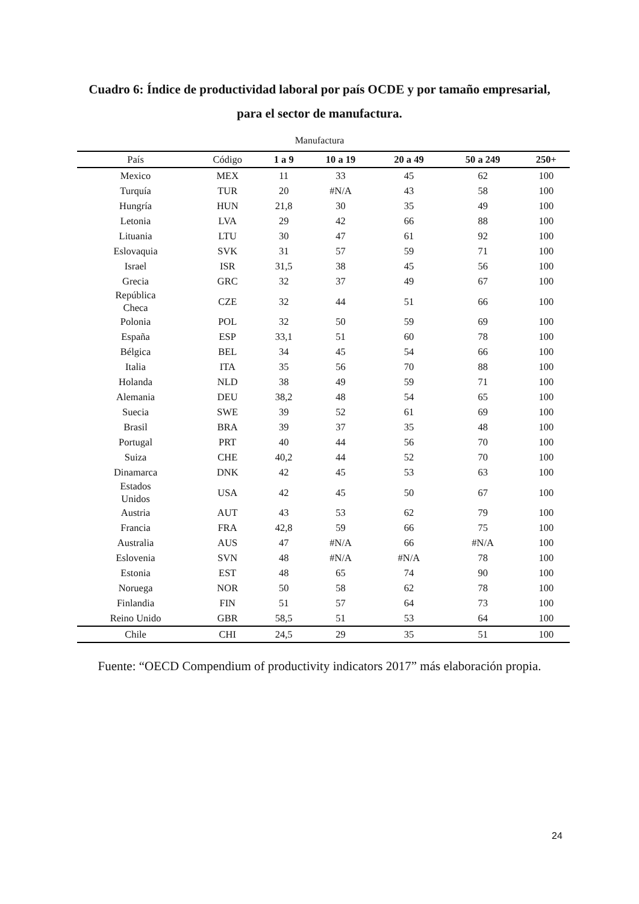Cuadro 6: Índice de productividad laboral por país OCDE y por tamaño empresarial,
para el sector de manufactura.
Manufactura
| País | Código | 1 a 9 | 10 a 19 | 20 a 49 | 50 a 249 | 250+ |
| --- | --- | --- | --- | --- | --- | --- |
| Mexico | MEX | 11 | 33 | 45 | 62 | 100 |
| Turquía | TUR | 20 | #N/A | 43 | 58 | 100 |
| Hungría | HUN | 21,8 | 30 | 35 | 49 | 100 |
| Letonia | LVA | 29 | 42 | 66 | 88 | 100 |
| Lituania | LTU | 30 | 47 | 61 | 92 | 100 |
| Eslovaquia | SVK | 31 | 57 | 59 | 71 | 100 |
| Israel | ISR | 31,5 | 38 | 45 | 56 | 100 |
| Grecia | GRC | 32 | 37 | 49 | 67 | 100 |
| República Checa | CZE | 32 | 44 | 51 | 66 | 100 |
| Polonia | POL | 32 | 50 | 59 | 69 | 100 |
| España | ESP | 33,1 | 51 | 60 | 78 | 100 |
| Bélgica | BEL | 34 | 45 | 54 | 66 | 100 |
| Italia | ITA | 35 | 56 | 70 | 88 | 100 |
| Holanda | NLD | 38 | 49 | 59 | 71 | 100 |
| Alemania | DEU | 38,2 | 48 | 54 | 65 | 100 |
| Suecia | SWE | 39 | 52 | 61 | 69 | 100 |
| Brasil | BRA | 39 | 37 | 35 | 48 | 100 |
| Portugal | PRT | 40 | 44 | 56 | 70 | 100 |
| Suiza | CHE | 40,2 | 44 | 52 | 70 | 100 |
| Dinamarca | DNK | 42 | 45 | 53 | 63 | 100 |
| Estados Unidos | USA | 42 | 45 | 50 | 67 | 100 |
| Austria | AUT | 43 | 53 | 62 | 79 | 100 |
| Francia | FRA | 42,8 | 59 | 66 | 75 | 100 |
| Australia | AUS | 47 | #N/A | 66 | #N/A | 100 |
| Eslovenia | SVN | 48 | #N/A | #N/A | 78 | 100 |
| Estonia | EST | 48 | 65 | 74 | 90 | 100 |
| Noruega | NOR | 50 | 58 | 62 | 78 | 100 |
| Finlandia | FIN | 51 | 57 | 64 | 73 | 100 |
| Reino Unido | GBR | 58,5 | 51 | 53 | 64 | 100 |
| Chile | CHI | 24,5 | 29 | 35 | 51 | 100 |
Fuente: “OECD Compendium of productivity indicators 2017” más elaboración propia.
24